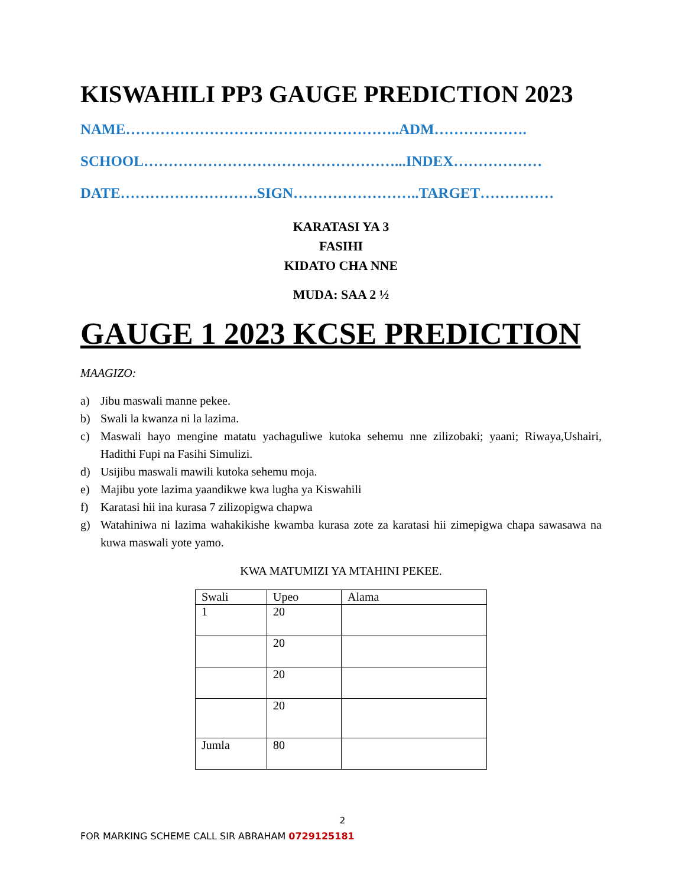KISWAHILI PP3 GAUGE PREDICTION 2023
NAME………………………………………………..ADM……………….
SCHOOL……………………………………………...INDEX………………
DATE……………………….SIGN……………………..TARGET……………
KARATASI YA 3
FASIHI
KIDATO CHA NNE
MUDA: SAA 2 ½
GAUGE 1 2023 KCSE PREDICTION
MAAGIZO:
a) Jibu maswali manne pekee.
b) Swali la kwanza ni la lazima.
c) Maswali hayo mengine matatu yachaguliwe kutoka sehemu nne zilizobaki; yaani; Riwaya,Ushairi, Hadithi Fupi na Fasihi Simulizi.
d) Usijibu maswali mawili kutoka sehemu moja.
e) Majibu yote lazima yaandikwe kwa lugha ya Kiswahili
f) Karatasi hii ina kurasa 7 zilizopigwa chapwa
g) Watahiniwa ni lazima wahakikishe kwamba kurasa zote za karatasi hii zimepigwa chapa sawasawa na kuwa maswali yote yamo.
KWA MATUMIZI YA MTAHINI PEKEE.
| Swali | Upeo | Alama |
| 1 | 20 | |
| | 20 | |
| | 20 | |
| | 20 | |
| Jumla | 80 | |
2
FOR MARKING SCHEME CALL SIR ABRAHAM 0729125181